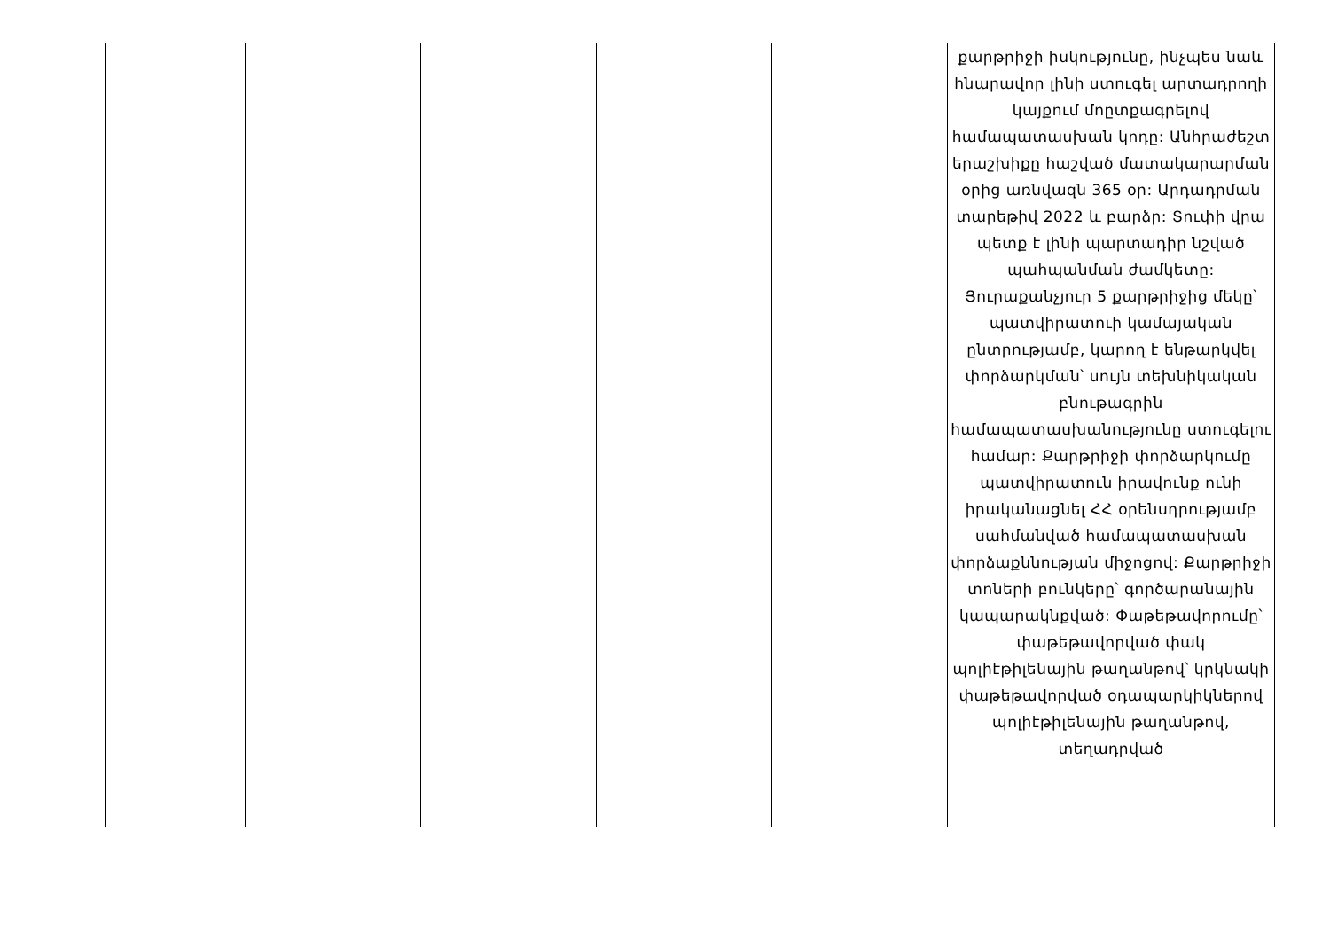| | | | | | քարթրիջի իսկությունը, ինչպես նաև հնարավոր լինի ստուգել արտադրողի կայքում մոըտքագրելով համապատասխան կոդը: Անհրաժեշտ երաշխիքը հաշված մատակարարման օրից առնվազն 365 օր: Արդադրման տարեթիվ 2022 և բարձր: Տուփի վրա պետք է լինի պարտադիր նշված պահպանման ժամկետը: Յուրաքանչյուր 5 քարթրիջից մեկը՝ պատվիրատուի կամայական ընտրությամբ, կարող է ենթարկվել փորձարկման՝ սույն տեխնիկական բնութագրին համապատասխանությունը ստուգելու համար: Քարթրիջի փորձարկումը պատվիրատուն իրավունք ունի իրականացնել ՀՀ օրենսդրությամբ սահմանված համապատասխան փորձաքննության միջոցով: Քարթրիջի տոների բունկերը՝ գործարանային կապարակնքված: Փաթեթավորումը՝ փաթեթավորված փակ պոլիէթիլենային թաղանթով՝ կրկնակի փաթեթավորված օդապարկիկներով պոլիէթիլենային թաղանթով, տեղադրված |